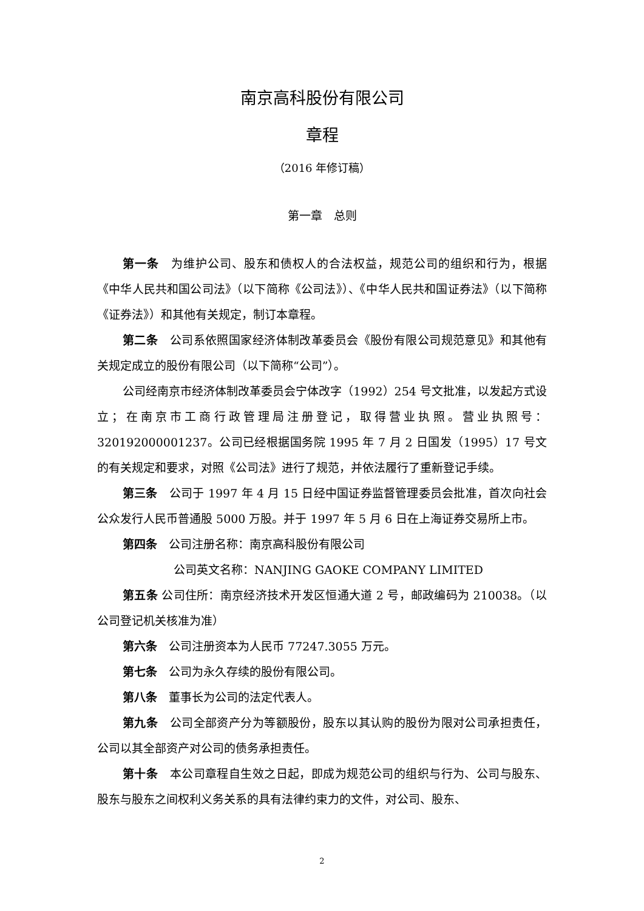南京高科股份有限公司
章程
（2016 年修订稿）
第一章　总则
第一条　为维护公司、股东和债权人的合法权益，规范公司的组织和行为，根据《中华人民共和国公司法》（以下简称《公司法》）、《中华人民共和国证券法》（以下简称《证券法》）和其他有关规定，制订本章程。
第二条　公司系依照国家经济体制改革委员会《股份有限公司规范意见》和其他有关规定成立的股份有限公司（以下简称“公司”）。
公司经南京市经济体制改革委员会宁体改字（1992）254 号文批准，以发起方式设立；在南京市工商行政管理局注册登记，取得营业执照。营业执照号：320192000001237。公司已经根据国务院 1995 年 7 月 2 日国发（1995）17 号文的有关规定和要求，对照《公司法》进行了规范，并依法履行了重新登记手续。
第三条　公司于 1997 年 4 月 15 日经中国证券监督管理委员会批准，首次向社会公众发行人民币普通股 5000 万股。并于 1997 年 5 月 6 日在上海证券交易所上市。
第四条　公司注册名称：南京高科股份有限公司
公司英文名称：NANJING GAOKE COMPANY LIMITED
第五条 公司住所：南京经济技术开发区恒通大道 2 号，邮政编码为 210038。（以公司登记机关核准为准）
第六条　公司注册资本为人民币 77247.3055 万元。
第七条　公司为永久存续的股份有限公司。
第八条　董事长为公司的法定代表人。
第九条　公司全部资产分为等额股份，股东以其认购的股份为限对公司承担责任，公司以其全部资产对公司的债务承担责任。
第十条　本公司章程自生效之日起，即成为规范公司的组织与行为、公司与股东、股东与股东之间权利义务关系的具有法律约束力的文件，对公司、股东、
2